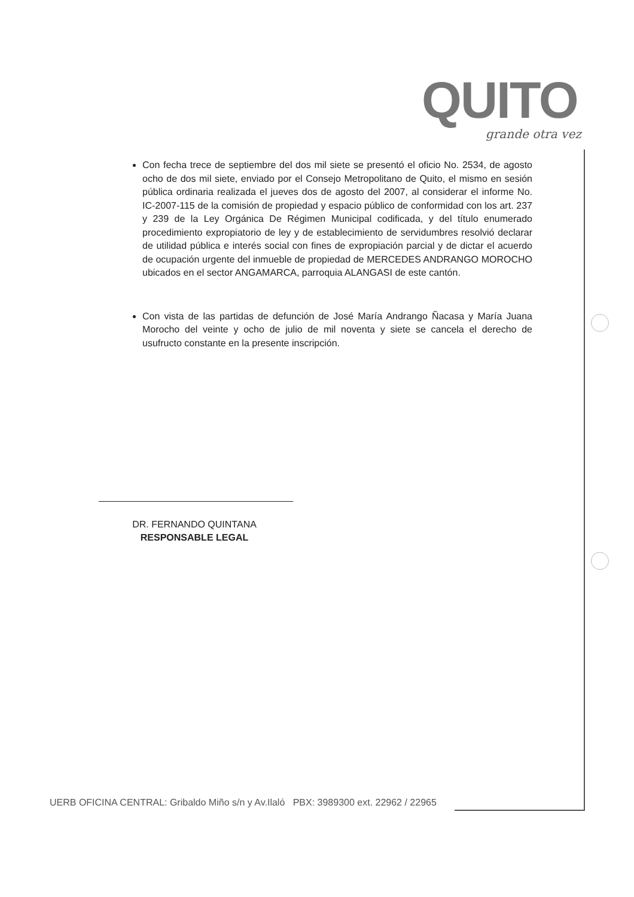QUITO
grande otra vez
Con fecha trece de septiembre del dos mil siete se presentó el oficio No. 2534, de agosto ocho de dos mil siete, enviado por el Consejo Metropolitano de Quito, el mismo en sesión pública ordinaria realizada el jueves dos de agosto del 2007, al considerar el informe No. IC-2007-115 de la comisión de propiedad y espacio público de conformidad con los art. 237 y 239 de la Ley Orgánica De Régimen Municipal codificada, y del título enumerado procedimiento expropiatorio de ley y de establecimiento de servidumbres resolvió declarar de utilidad pública e interés social con fines de expropiación parcial y de dictar el acuerdo de ocupación urgente del inmueble de propiedad de MERCEDES ANDRANGO MOROCHO ubicados en el sector ANGAMARCA, parroquia ALANGASI de este cantón.
Con vista de las partidas de defunción de José María Andrango Ñacasa y María Juana Morocho del veinte y ocho de julio de mil noventa y siete se cancela el derecho de usufructo constante en la presente inscripción.
DR. FERNANDO QUINTANA
RESPONSABLE LEGAL
UERB OFICINA CENTRAL: Gribaldo Miño s/n y Av.Ilaló PBX: 3989300 ext. 22962 / 22965